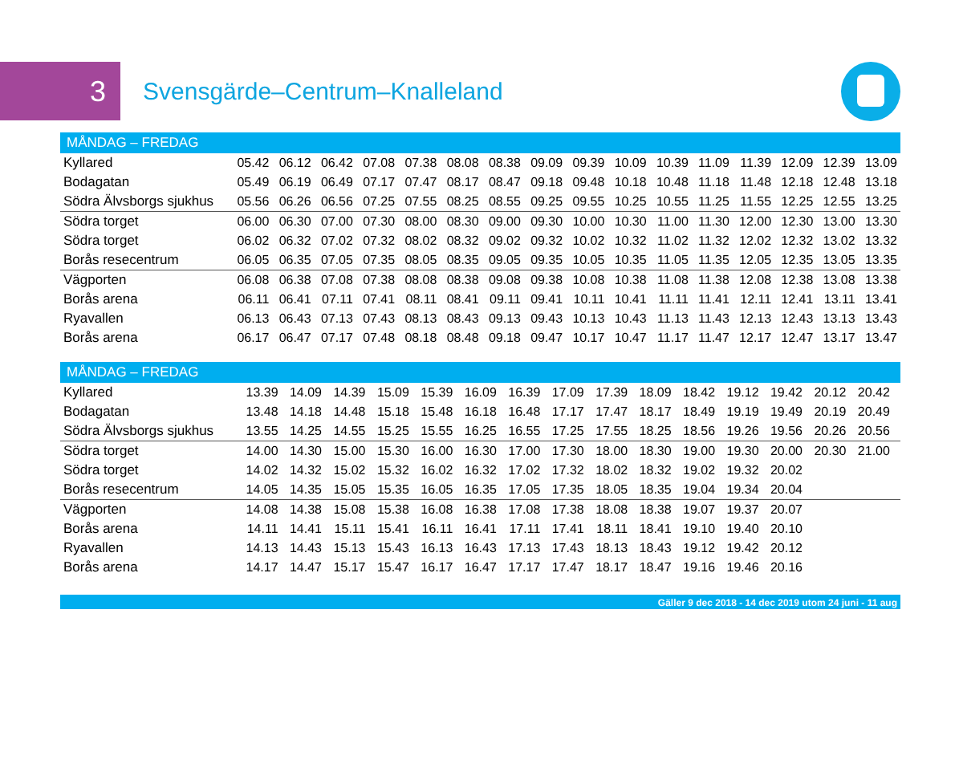3
Svensgärde–Centrum–Knalleland
| MÅNDAG – FREDAG | | | | | | | | | | | | | | | | |
| --- | --- | --- | --- | --- | --- | --- | --- | --- | --- | --- | --- | --- | --- | --- | --- | --- |
| Kyllared | 05.42 | 06.12 | 06.42 | 07.08 | 07.38 | 08.08 | 08.38 | 09.09 | 09.39 | 10.09 | 10.39 | 11.09 | 11.39 | 12.09 | 12.39 | 13.09 |
| Bodagatan | 05.49 | 06.19 | 06.49 | 07.17 | 07.47 | 08.17 | 08.47 | 09.18 | 09.48 | 10.18 | 10.48 | 11.18 | 11.48 | 12.18 | 12.48 | 13.18 |
| Södra Älvsborgs sjukhus | 05.56 | 06.26 | 06.56 | 07.25 | 07.55 | 08.25 | 08.55 | 09.25 | 09.55 | 10.25 | 10.55 | 11.25 | 11.55 | 12.25 | 12.55 | 13.25 |
| Södra torget | 06.00 | 06.30 | 07.00 | 07.30 | 08.00 | 08.30 | 09.00 | 09.30 | 10.00 | 10.30 | 11.00 | 11.30 | 12.00 | 12.30 | 13.00 | 13.30 |
| Södra torget | 06.02 | 06.32 | 07.02 | 07.32 | 08.02 | 08.32 | 09.02 | 09.32 | 10.02 | 10.32 | 11.02 | 11.32 | 12.02 | 12.32 | 13.02 | 13.32 |
| Borås resecentrum | 06.05 | 06.35 | 07.05 | 07.35 | 08.05 | 08.35 | 09.05 | 09.35 | 10.05 | 10.35 | 11.05 | 11.35 | 12.05 | 12.35 | 13.05 | 13.35 |
| Vägporten | 06.08 | 06.38 | 07.08 | 07.38 | 08.08 | 08.38 | 09.08 | 09.38 | 10.08 | 10.38 | 11.08 | 11.38 | 12.08 | 12.38 | 13.08 | 13.38 |
| Borås arena | 06.11 | 06.41 | 07.11 | 07.41 | 08.11 | 08.41 | 09.11 | 09.41 | 10.11 | 10.41 | 11.11 | 11.41 | 12.11 | 12.41 | 13.11 | 13.41 |
| Ryavallen | 06.13 | 06.43 | 07.13 | 07.43 | 08.13 | 08.43 | 09.13 | 09.43 | 10.13 | 10.43 | 11.13 | 11.43 | 12.13 | 12.43 | 13.13 | 13.43 |
| Borås arena | 06.17 | 06.47 | 07.17 | 07.48 | 08.18 | 08.48 | 09.18 | 09.47 | 10.17 | 10.47 | 11.17 | 11.47 | 12.17 | 12.47 | 13.17 | 13.47 |
| MÅNDAG – FREDAG | | | | | | | | | | | | | | | | |
| --- | --- | --- | --- | --- | --- | --- | --- | --- | --- | --- | --- | --- | --- | --- | --- | --- |
| Kyllared | 13.39 | 14.09 | 14.39 | 15.09 | 15.39 | 16.09 | 16.39 | 17.09 | 17.39 | 18.09 | 18.42 | 19.12 | 19.42 | 20.12 | 20.42 | |
| Bodagatan | 13.48 | 14.18 | 14.48 | 15.18 | 15.48 | 16.18 | 16.48 | 17.17 | 17.47 | 18.17 | 18.49 | 19.19 | 19.49 | 20.19 | 20.49 | |
| Södra Älvsborgs sjukhus | 13.55 | 14.25 | 14.55 | 15.25 | 15.55 | 16.25 | 16.55 | 17.25 | 17.55 | 18.25 | 18.56 | 19.26 | 19.56 | 20.26 | 20.56 | |
| Södra torget | 14.00 | 14.30 | 15.00 | 15.30 | 16.00 | 16.30 | 17.00 | 17.30 | 18.00 | 18.30 | 19.00 | 19.30 | 20.00 | 20.30 | 21.00 | |
| Södra torget | 14.02 | 14.32 | 15.02 | 15.32 | 16.02 | 16.32 | 17.02 | 17.32 | 18.02 | 18.32 | 19.02 | 19.32 | 20.02 | | | |
| Borås resecentrum | 14.05 | 14.35 | 15.05 | 15.35 | 16.05 | 16.35 | 17.05 | 17.35 | 18.05 | 18.35 | 19.04 | 19.34 | 20.04 | | | |
| Vägporten | 14.08 | 14.38 | 15.08 | 15.38 | 16.08 | 16.38 | 17.08 | 17.38 | 18.08 | 18.38 | 19.07 | 19.37 | 20.07 | | | |
| Borås arena | 14.11 | 14.41 | 15.11 | 15.41 | 16.11 | 16.41 | 17.11 | 17.41 | 18.11 | 18.41 | 19.10 | 19.40 | 20.10 | | | |
| Ryavallen | 14.13 | 14.43 | 15.13 | 15.43 | 16.13 | 16.43 | 17.13 | 17.43 | 18.13 | 18.43 | 19.12 | 19.42 | 20.12 | | | |
| Borås arena | 14.17 | 14.47 | 15.17 | 15.47 | 16.17 | 16.47 | 17.17 | 17.47 | 18.17 | 18.47 | 19.16 | 19.46 | 20.16 | | | |
Gäller 9 dec 2018 - 14 dec 2019 utom 24 juni - 11 aug